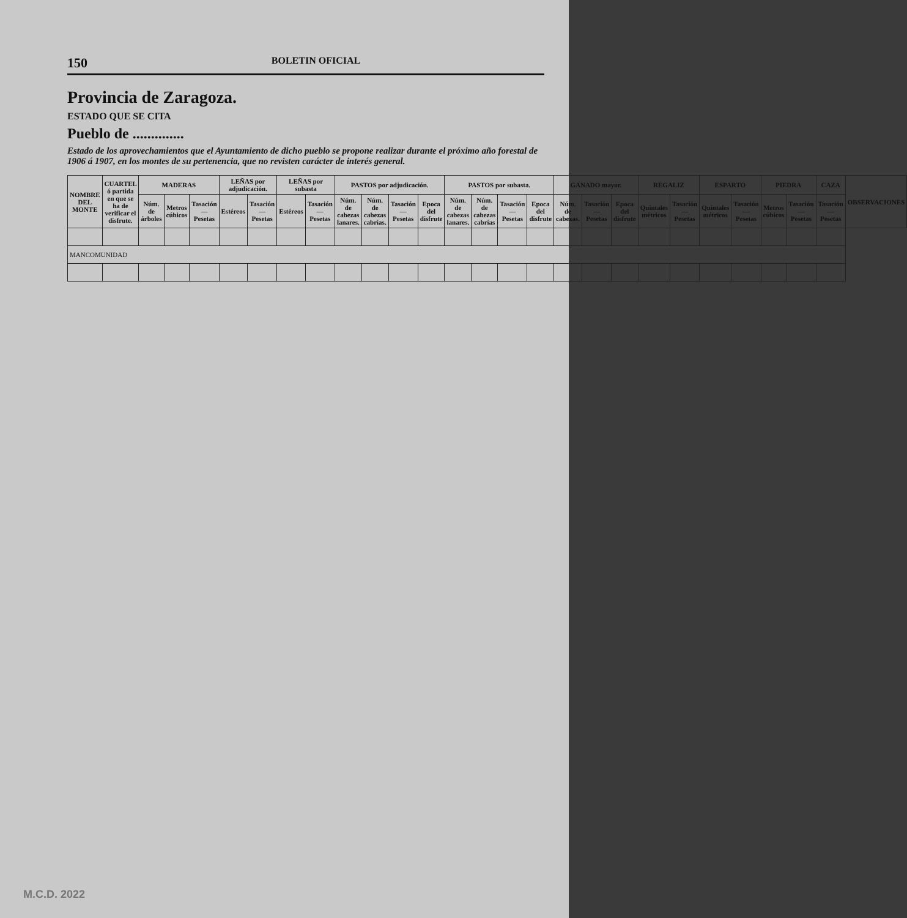150 BOLETIN OFICIAL
Provincia de Zaragoza.
ESTADO QUE SE CITA
Pueblo de ..............
Estado de los aprovechamientos que el Ayuntamiento de dicho pueblo se propone realizar durante el próximo año forestal de 1906 á 1907, en los montes de su pertenencia, que no revisten carácter de interés general.
| NOMBRE DEL MONTE | CUARTEL ó partida en que se ha de verificar el disfrute. | MADERAS | | | LEÑAS por adjudicación. | | LEÑAS por subasta | | PASTOS por adjudicación. | | | | PASTOS por subasta. | | | | GANADO mayor. | | | REGALIZ | | ESPARTO | | PIEDRA | | CAZA | OBSERVACIONES |
| --- | --- | --- | --- | --- | --- | --- | --- | --- | --- | --- | --- | --- | --- | --- | --- | --- | --- | --- | --- | --- | --- | --- | --- | --- | --- | --- | --- |
| | | Núm. de árboles | Metros cúbicos | Tasación — Pesetas | Estéreos | Tasación — Pesetas | Estéreos | Tasación — Pesetas | Núm. de cabezas lanares. | Núm. de cabezas cabrías. | Tasación — Pesetas | Epoca del disfrute | Núm. de cabezas lanares. | Núm. de cabezas cabrías | Tasación — Pesetas | Epoca del disfrute | Núm. de cabezas. | Tasación — Pesetas | Epoca del disfrute | Quintales métricos | Tasación — Pesetas | Quintales métricos | Tasación — Pesetas | Metros cúbicos | Tasación — Pesetas | Tasación — Pesetas | |
| MANCOMUNIDAD | | | | | | | | | | | | | | | | | | | | | | | | | | | |
M.C.D. 2022